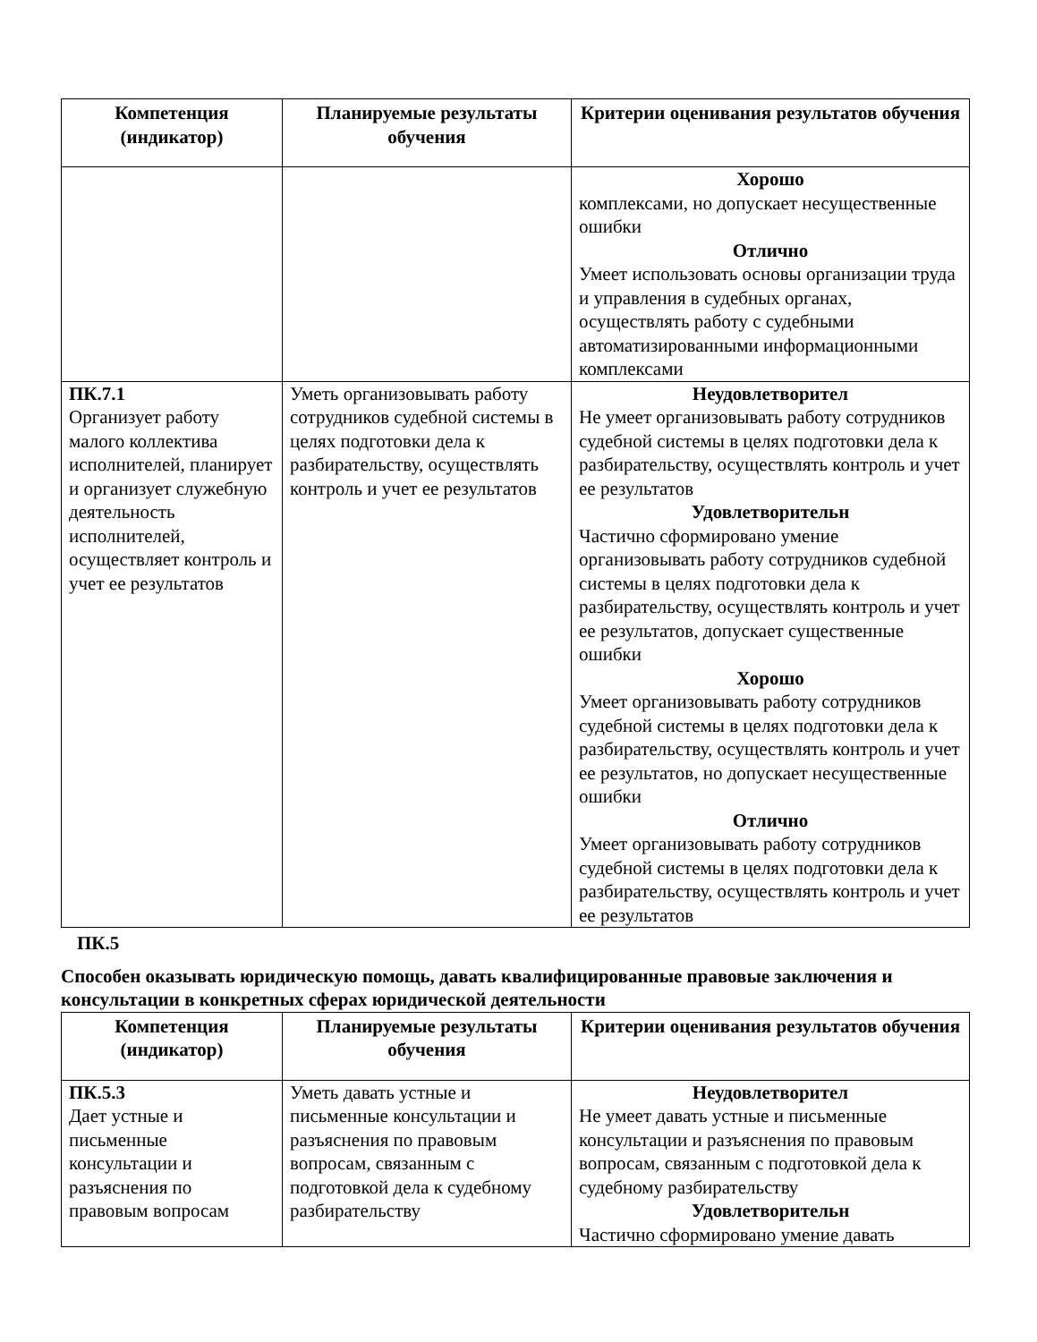| Компетенция (индикатор) | Планируемые результаты обучения | Критерии оценивания результатов обучения |
| --- | --- | --- |
| | | Хорошо комплексами, но допускает несущественные ошибки Отлично Умеет использовать основы организации труда и управления в судебных органах, осуществлять работу с судебными автоматизированными информационными комплексами |
| ПК.7.1 Организует работу малого коллектива исполнителей, планирует и организует служебную деятельность исполнителей, осуществляет контроль и учет ее результатов | Уметь организовывать работу сотрудников судебной системы в целях подготовки дела к разбирательству, осуществлять контроль и учет ее результатов | Неудовлетворител Не умеет организовывать работу сотрудников судебной системы в целях подготовки дела к разбирательству, осуществлять контроль и учет ее результатов Удовлетворительн Частично сформировано умение организовывать работу сотрудников судебной системы в целях подготовки дела к разбирательству, осуществлять контроль и учет ее результатов, допускает существенные ошибки Хорошо Умеет организовывать работу сотрудников судебной системы в целях подготовки дела к разбирательству, осуществлять контроль и учет ее результатов, но допускает несущественные ошибки Отлично Умеет организовывать работу сотрудников судебной системы в целях подготовки дела к разбирательству, осуществлять контроль и учет ее результатов |
ПК.5
Способен оказывать юридическую помощь, давать квалифицированные правовые заключения и консультации в конкретных сферах юридической деятельности
| Компетенция (индикатор) | Планируемые результаты обучения | Критерии оценивания результатов обучения |
| --- | --- | --- |
| ПК.5.3 Дает устные и письменные консультации и разъяснения по правовым вопросам | Уметь давать устные и письменные консультации и разъяснения по правовым вопросам, связанным с подготовкой дела к судебному разбирательству | Неудовлетворител Не умеет давать устные и письменные консультации и разъяснения по правовым вопросам, связанным с подготовкой дела к судебному разбирательству Удовлетворительн Частично сформировано умение давать |